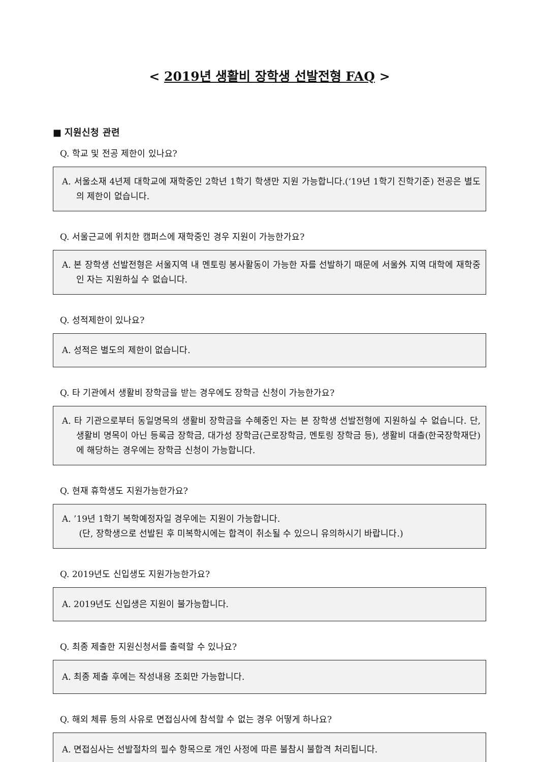< 2019년 생활비 장학생 선발전형 FAQ >
■ 지원신청 관련
Q. 학교 및 전공 제한이 있나요?
A. 서울소재 4년제 대학교에 재학중인 2학년 1학기 학생만 지원 가능합니다.(‘19년 1학기 진학기준) 전공은 별도의 제한이 없습니다.
Q. 서울근교에 위치한 캠퍼스에 재학중인 경우 지원이 가능한가요?
A. 본 장학생 선발전형은 서울지역 내 멘토링 봉사활동이 가능한 자를 선발하기 때문에 서울外 지역 대학에 재학중인 자는 지원하실 수 없습니다.
Q. 성적제한이 있나요?
A. 성적은 별도의 제한이 없습니다.
Q. 타 기관에서 생활비 장학금을 받는 경우에도 장학금 신청이 가능한가요?
A. 타 기관으로부터 동일명목의 생활비 장학금을 수혜중인 자는 본 장학생 선발전형에 지원하실 수 없습니다. 단, 생활비 명목이 아닌 등록금 장학금, 대가성 장학금(근로장학금, 멘토링 장학금 등), 생활비 대출(한국장학재단)에 해당하는 경우에는 장학금 신청이 가능합니다.
Q. 현재 휴학생도 지원가능한가요?
A. ’19년 1학기 복학예정자일 경우에는 지원이 가능합니다.
(단, 장학생으로 선발된 후 미복학시에는 합격이 취소될 수 있으니 유의하시기 바랍니다.)
Q. 2019년도 신입생도 지원가능한가요?
A. 2019년도 신입생은 지원이 불가능합니다.
Q. 최종 제출한 지원신청서를 출력할 수 있나요?
A. 최종 제출 후에는 작성내용 조회만 가능합니다.
Q. 해외 체류 등의 사유로 면접심사에 참석할 수 없는 경우 어떻게 하나요?
A. 면접심사는 선발절차의 필수 항목으로 개인 사정에 따른 불참시 불합격 처리됩니다.